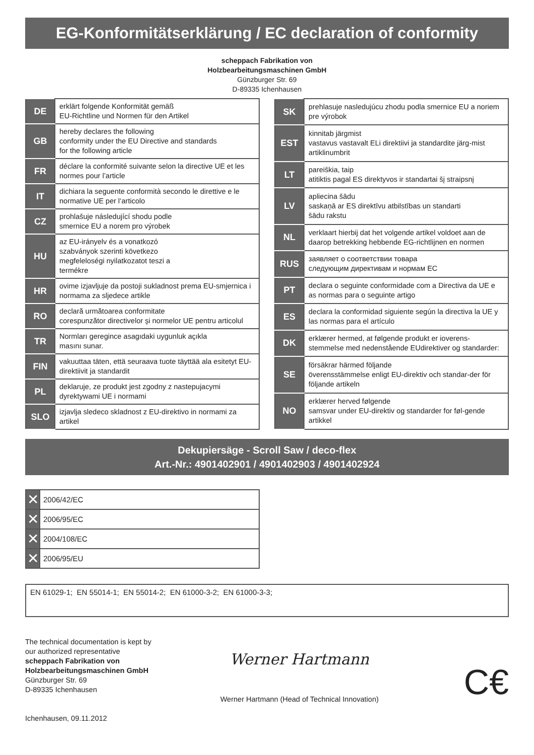EG-Konformitätserklärung / EC declaration of conformity
scheppach Fabrikation von
Holzbearbeitungsmaschinen GmbH
Günzburger Str. 69
D-89335 Ichenhausen
| DE | erklärt folgende Konformität gemäß EU-Richtline und Normen für den Artikel |
| GB | hereby declares the following conformity under the EU Directive and standards for the following article |
| FR | déclare la conformité suivante selon la directive UE et les normes pour l’article |
| IT | dichiara la seguente conformità secondo le direttive e le normative UE per l‘articolo |
| CZ | prohlašuje následující shodu podle smernice EU a norem pro výrobek |
| HU | az EU-irányelv és a vonatkozó szabványok szerinti következo megfeleloségi nyilatkozatot teszi a termékre |
| HR | ovime izjavljuje da postoji sukladnost prema EU-smjernica i normama za sljedece artikle |
| RO | declară următoarea conformitate corespunzător directivelor şi normelor UE pentru articolul |
| TR | Normları geregince asagıdaki uygunluk açıkla masını sunar. |
| FIN | vakuuttaa täten, että seuraava tuote täyttää ala esitetyt EU-direktiivit ja standardit |
| PL | deklaruje, ze produkt jest zgodny z nastepujacymi dyrektywami UE i normami |
| SLO | izjavlja sledeco skladnost z EU-direktivo in normami za artikel |
| SK | prehlasuje nasledujúcu zhodu podla smernice EU a noriem pre výrobok |
| EST | kinnitab järgmist vastavus vastavalt ELi direktiivi ja standardite järg-mist artiklinumbrit |
| LT | pareiškia, taip atitiktis pagal ES direktyvos ir standartai šį straipsnį |
| LV | apliecina šādu saskaņā ar ES direktīvu atbilstības un standarti šādu rakstu |
| NL | verklaart hierbij dat het volgende artikel voldoet aan de daarop betrekking hebbende EG-richtlijnen en normen |
| RUS | заявляет о соответствии товара следующим директивам и нормам ЕС |
| PT | declara o seguinte conformidade com a Directiva da UE e as normas para o seguinte artigo |
| ES | declara la conformidad siguiente según la directiva la UE y las normas para el artículo |
| DK | erklærer hermed, at følgende produkt er ioverens-stemmelse med nedenstående EUdirektiver og standarder: |
| SE | försäkrar härmed följande överensstämmelse enligt EU-direktiv och standar-der för följande artikeln |
| NO | erklærer herved følgende samsvar under EU-direktiv og standarder for føl-gende artikkel |
Dekupiersäge - Scroll Saw / deco-flex
Art.-Nr.: 4901402901 / 4901402903 / 4901402924
| ✕ | 2006/42/EC |
| ✕ | 2006/95/EC |
| ✕ | 2004/108/EC |
| ✕ | 2006/95/EU |
EN 61029-1; EN 55014-1; EN 55014-2; EN 61000-3-2; EN 61000-3-3;
The technical documentation is kept by
our authorized representative
scheppach Fabrikation von
Holzbearbeitungsmaschinen GmbH
Günzburger Str. 69
D-89335 Ichenhausen
Ichenhausen, 09.11.2012
Werner Hartmann
Werner Hartmann (Head of Technical Innovation)
C€